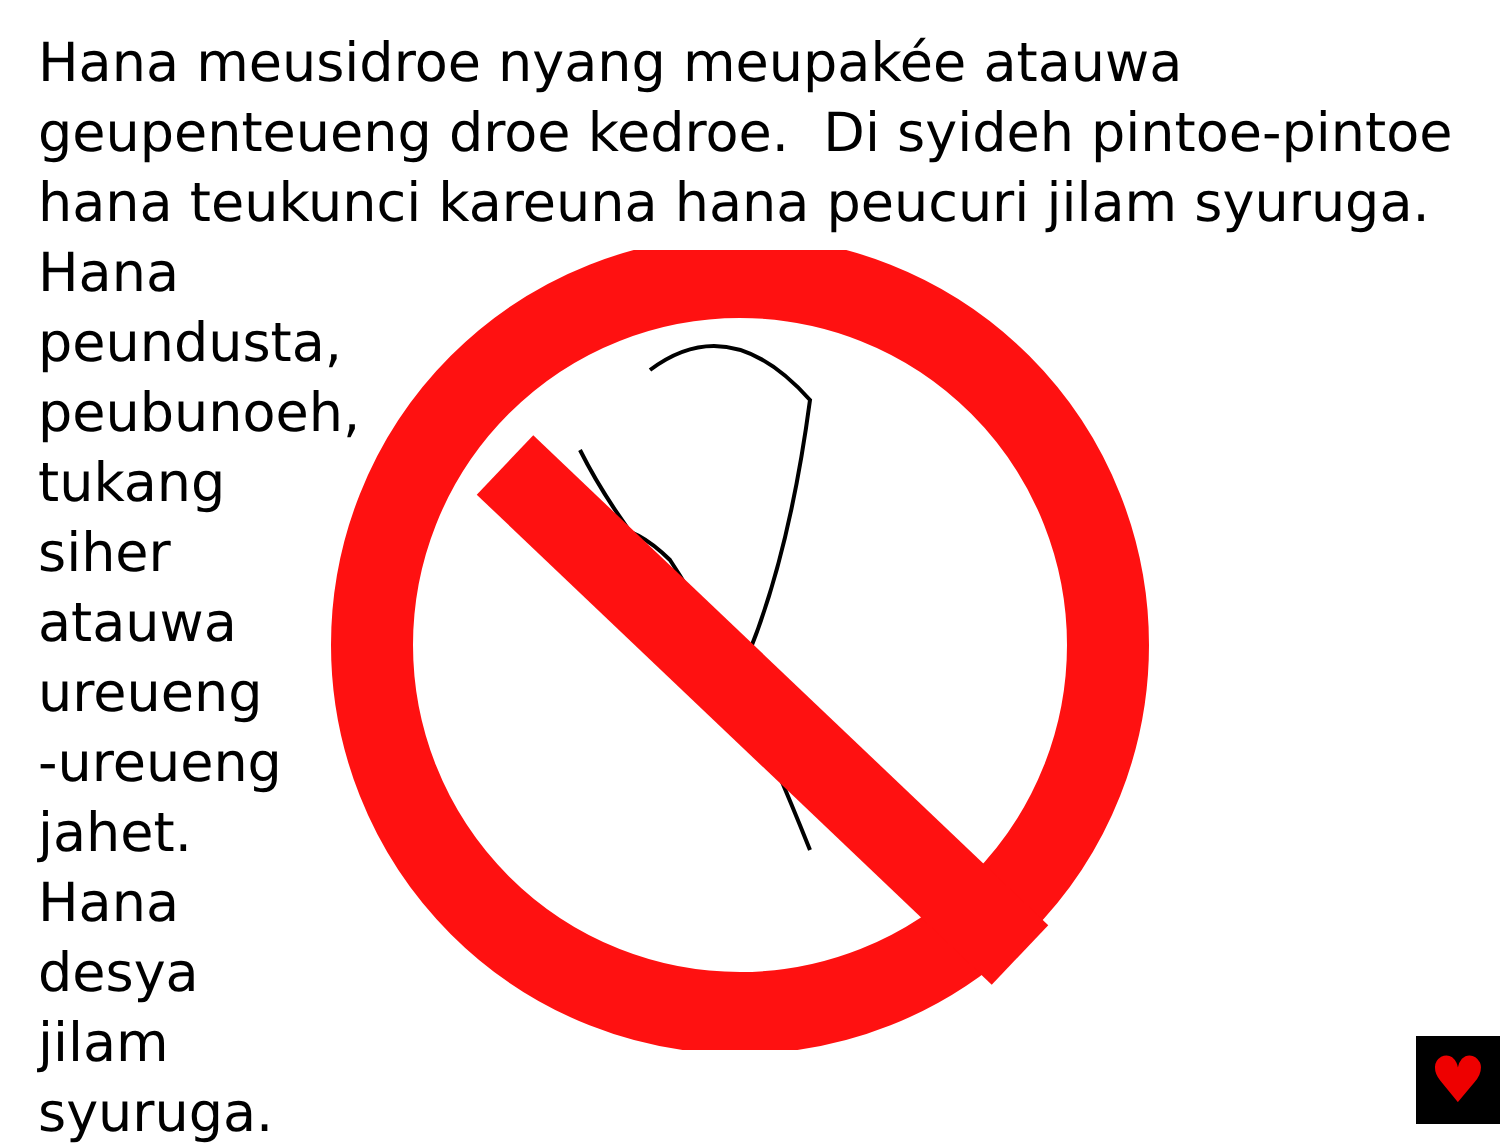Hana meusidroe nyang meupakée atauwa geupenteueng droe kedroe. Di syideh pintoe-pintoe hana teukunci kareuna hana peucuri jilam syuruga.
Hana peundusta,
peubunoeh,
tukang
siher
atauwa
ureueng
-ureueng
jahet.
Hana
desya
jilam
syuruga.
♥